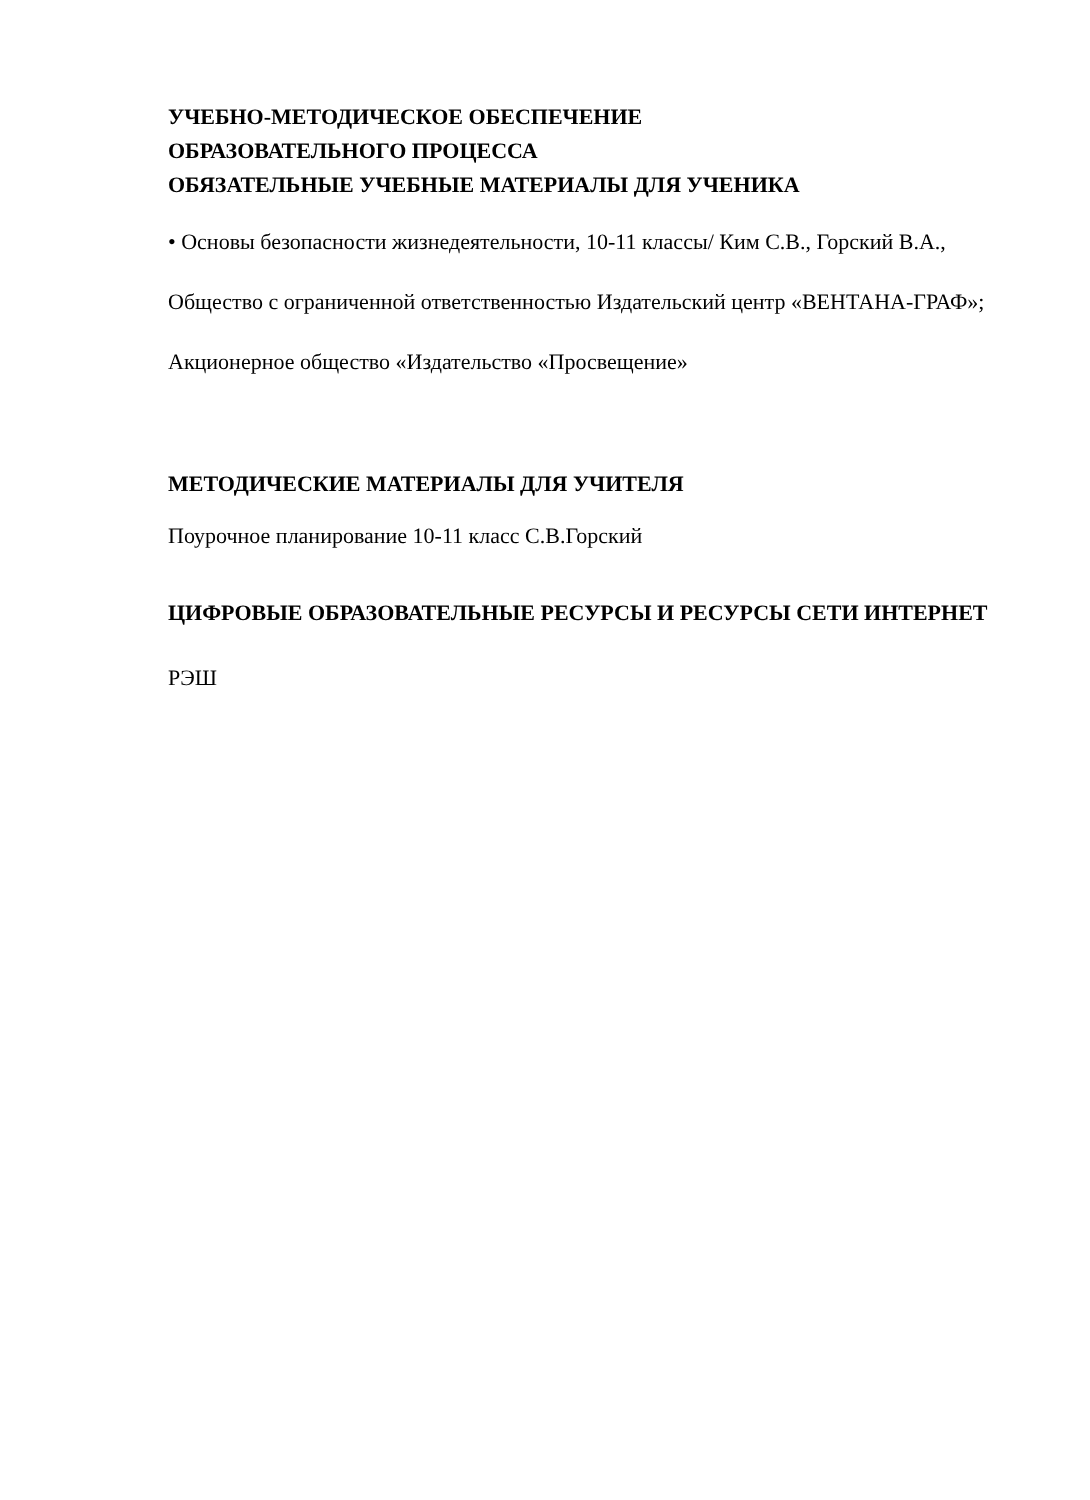УЧЕБНО-МЕТОДИЧЕСКОЕ ОБЕСПЕЧЕНИЕ
ОБРАЗОВАТЕЛЬНОГО ПРОЦЕССА
ОБЯЗАТЕЛЬНЫЕ УЧЕБНЫЕ МАТЕРИАЛЫ ДЛЯ УЧЕНИКА
• Основы безопасности жизнедеятельности, 10-11 классы/ Ким С.В., Горский В.А., Общество с ограниченной ответственностью Издательский центр «ВЕНТАНА-ГРАФ»; Акционерное общество «Издательство «Просвещение»
МЕТОДИЧЕСКИЕ МАТЕРИАЛЫ ДЛЯ УЧИТЕЛЯ
Поурочное планирование 10-11 класс С.В.Горский
ЦИФРОВЫЕ ОБРАЗОВАТЕЛЬНЫЕ РЕСУРСЫ И РЕСУРСЫ СЕТИ ИНТЕРНЕТ
РЭШ